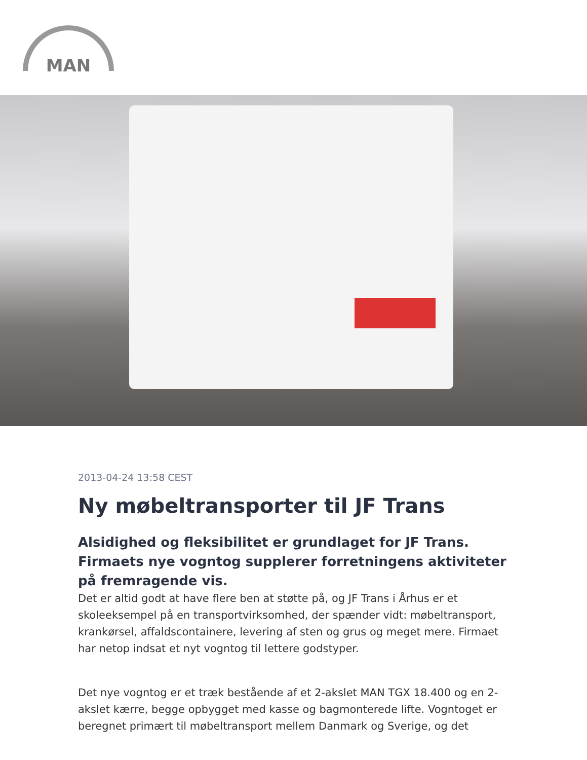MAN
2013-04-24 13:58 CEST
Ny møbeltransporter til JF Trans
Alsidighed og fleksibilitet er grundlaget for JF Trans. Firmaets nye vogntog supplerer forretningens aktiviteter på fremragende vis.
Det er altid godt at have flere ben at støtte på, og JF Trans i Århus er et skoleeksempel på en transportvirksomhed, der spænder vidt: møbeltransport, krankørsel, affaldscontainere, levering af sten og grus og meget mere. Firmaet har netop indsat et nyt vogntog til lettere godstyper.
Det nye vogntog er et træk bestående af et 2-akslet MAN TGX 18.400 og en 2-akslet kærre, begge opbygget med kasse og bagmonterede lifte. Vogntoget er beregnet primært til møbeltransport mellem Danmark og Sverige, og det